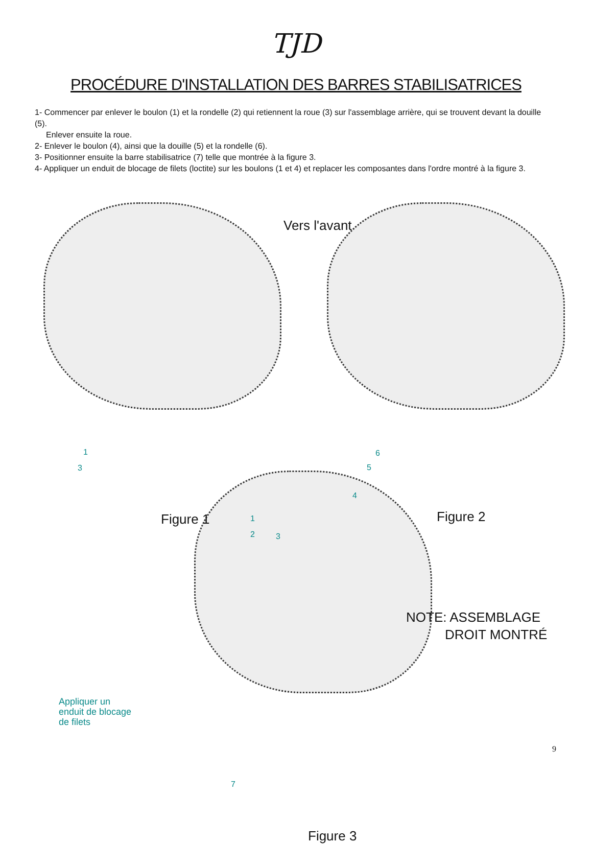TJD
PROCÉDURE D'INSTALLATION DES BARRES STABILISATRICES
1- Commencer par enlever le boulon (1) et la rondelle (2) qui retiennent la roue (3) sur l'assemblage arrière, qui se trouvent devant la douille (5).
Enlever ensuite la roue.
2- Enlever le boulon (4), ainsi que la douille (5) et la rondelle (6).
3- Positionner ensuite la barre stabilisatrice (7) telle que montrée à la figure 3.
4- Appliquer un enduit de blocage de filets (loctite) sur les boulons (1 et 4) et replacer les composantes dans l'ordre montré à la figure 3.
Vers l'avant
1
3
Figure 1 1
2 3
4
5
6
Figure 2
NOTE: ASSEMBLAGE
DROIT MONTRÉ
Appliquer un
enduit de blocage
de filets
7
Figure 3
9